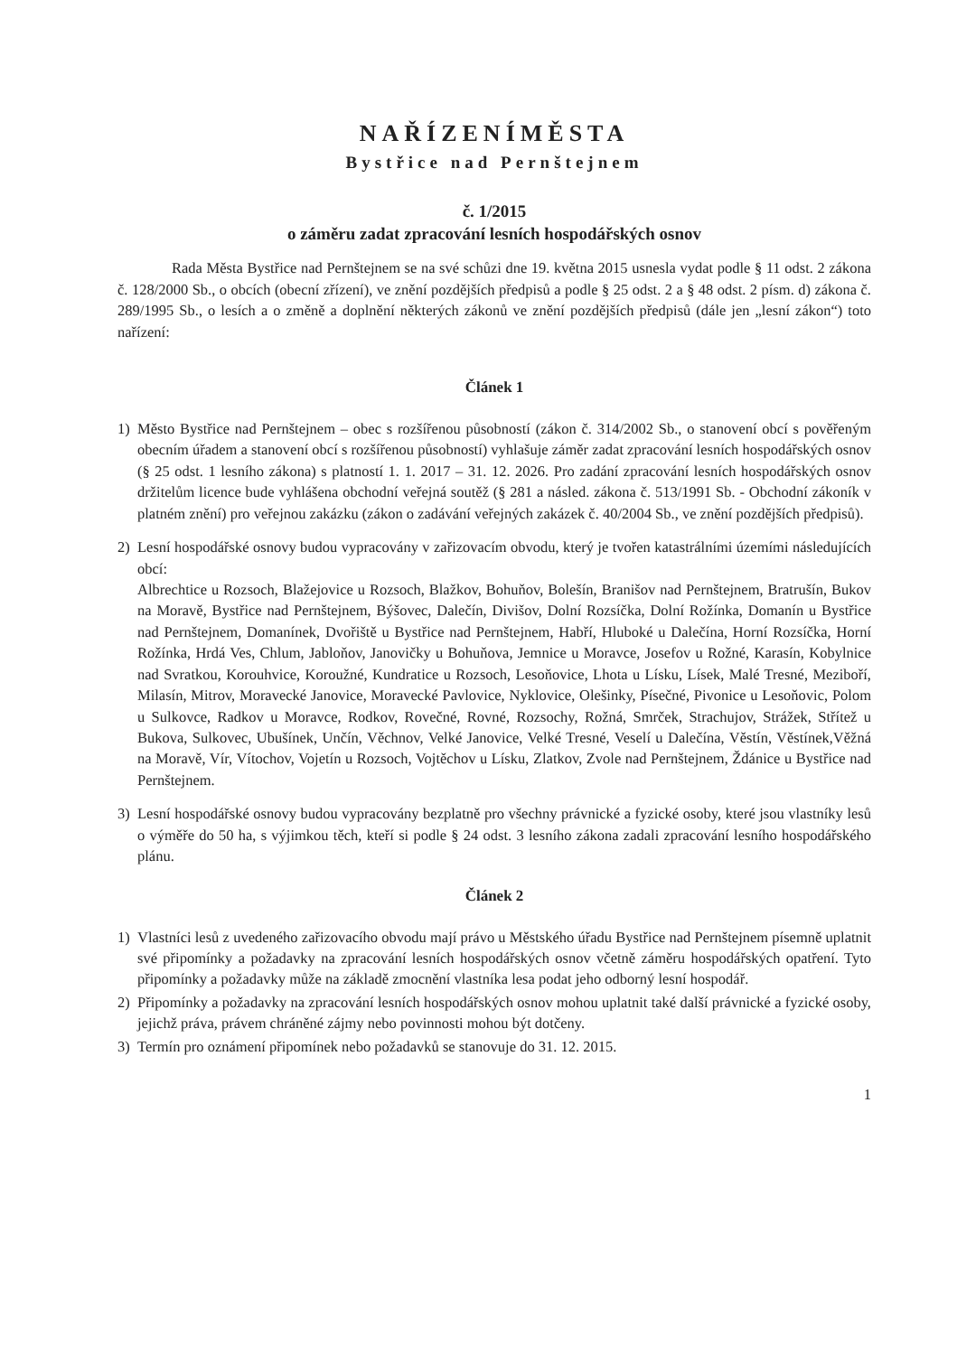NAŘÍZENÍMĚSTA
Bystřice nad Pernštejnem
č. 1/2015
o záměru zadat zpracování lesních hospodářských osnov
Rada Města Bystřice nad Pernštejnem se na své schůzi dne 19. května 2015 usnesla vydat podle § 11 odst. 2 zákona č. 128/2000 Sb., o obcích (obecní zřízení), ve znění pozdějších předpisů a podle § 25 odst. 2 a § 48 odst. 2 písm. d) zákona č. 289/1995 Sb., o lesích a o změně a doplnění některých zákonů ve znění pozdějších předpisů (dále jen „lesní zákon“) toto nařízení:
Článek 1
1) Město Bystřice nad Pernštejnem – obec s rozšířenou působností (zákon č. 314/2002 Sb., o stanovení obcí s pověřeným obecním úřadem a stanovení obcí s rozšířenou působností) vyhlašuje záměr zadat zpracování lesních hospodářských osnov (§ 25 odst. 1 lesního zákona) s platností 1. 1. 2017 – 31. 12. 2026. Pro zadání zpracování lesních hospodářských osnov držitelům licence bude vyhlášena obchodní veřejná soutěž (§ 281 a násled. zákona č. 513/1991 Sb. - Obchodní zákoník v platném znění) pro veřejnou zakázku (zákon o zadávání veřejných zakázek č. 40/2004 Sb., ve znění pozdějších předpisů).
2) Lesní hospodářské osnovy budou vypracovány v zařizovacím obvodu, který je tvořen katastrálními územími následujících obcí:
Albrechtice u Rozsoch, Blažejovice u Rozsoch, Blažkov, Bohuňov, Bolešín, Branišov nad Pernštejnem, Bratrušín, Bukov na Moravě, Bystřice nad Pernštejnem, Býšovec, Dalečín, Divišov, Dolní Rozsíčka, Dolní Rožínka, Domanín u Bystřice nad Pernštejnem, Domanínek, Dvořiště u Bystřice nad Pernštejnem, Habří, Hluboké u Dalečína, Horní Rozsíčka, Horní Rožínka, Hrdá Ves, Chlum, Jabloňov, Janovičky u Bohuňova, Jemnice u Moravce, Josefov u Rožné, Karasín, Kobylnice nad Svratkou, Korouhvice, Koroužné, Kundratice u Rozsoch, Lesoňovice, Lhota u Lísku, Lísek, Malé Tresné, Meziboří, Milasín, Mitrov, Moravecké Janovice, Moravecké Pavlovice, Nyklovice, Olešinky, Písečné, Pivonice u Lesoňovic, Polom u Sulkovce, Radkov u Moravce, Rodkov, Rovečné, Rovné, Rozsochy, Rožná, Smrček, Strachujov, Strážek, Střítež u Bukova, Sulkovec, Ubušínek, Unčín, Věchnov, Velké Janovice, Velké Tresné, Veselí u Dalečína, Věstín, Věstínek,Věžná na Moravě, Vír, Vítochov, Vojetín u Rozsoch, Vojtěchov u Lísku, Zlatkov, Zvole nad Pernštejnem, Ždánice u Bystřice nad Pernštejnem.
3) Lesní hospodářské osnovy budou vypracovány bezplatně pro všechny právnické a fyzické osoby, které jsou vlastníky lesů o výměře do 50 ha, s výjimkou těch, kteří si podle § 24 odst. 3 lesního zákona zadali zpracování lesního hospodářského plánu.
Článek 2
1) Vlastníci lesů z uvedeného zařizovacího obvodu mají právo u Městského úřadu Bystřice nad Pernštejnem písemně uplatnit své připomínky a požadavky na zpracování lesních hospodářských osnov včetně záměru hospodářských opatření. Tyto připomínky a požadavky může na základě zmocnění vlastníka lesa podat jeho odborný lesní hospodář.
2) Připomínky a požadavky na zpracování lesních hospodářských osnov mohou uplatnit také další právnické a fyzické osoby, jejichž práva, právem chráněné zájmy nebo povinnosti mohou být dotčeny.
3) Termín pro oznámení připomínek nebo požadavků se stanovuje do 31. 12. 2015.
1